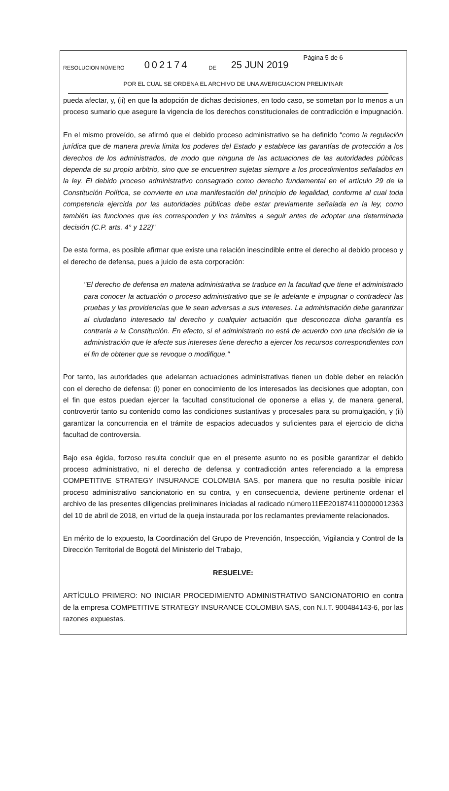RESOLUCION NÚMERO 002174 DE 25 JUN 2019 Página 5 de 6
POR EL CUAL SE ORDENA EL ARCHIVO DE UNA AVERIGUACION PRELIMINAR
pueda afectar, y, (ii) en que la adopción de dichas decisiones, en todo caso, se sometan por lo menos a un proceso sumario que asegure la vigencia de los derechos constitucionales de contradicción e impugnación.
En el mismo proveído, se afirmó que el debido proceso administrativo se ha definido “como la regulación jurídica que de manera previa limita los poderes del Estado y establece las garantías de protección a los derechos de los administrados, de modo que ninguna de las actuaciones de las autoridades públicas dependa de su propio arbitrio, sino que se encuentren sujetas siempre a los procedimientos señalados en la ley. El debido proceso administrativo consagrado como derecho fundamental en el artículo 29 de la Constitución Política, se convierte en una manifestación del principio de legalidad, conforme al cual toda competencia ejercida por las autoridades públicas debe estar previamente señalada en la ley, como también las funciones que les corresponden y los trámites a seguir antes de adoptar una determinada decisión (C.P. arts. 4° y 122)"
De esta forma, es posible afirmar que existe una relación inescindible entre el derecho al debido proceso y el derecho de defensa, pues a juicio de esta corporación:
"El derecho de defensa en materia administrativa se traduce en la facultad que tiene el administrado para conocer la actuación o proceso administrativo que se le adelante e impugnar o contradecir las pruebas y las providencias que le sean adversas a sus intereses. La administración debe garantizar al ciudadano interesado tal derecho y cualquier actuación que desconozca dicha garantía es contraria a la Constitución. En efecto, si el administrado no está de acuerdo con una decisión de la administración que le afecte sus intereses tiene derecho a ejercer los recursos correspondientes con el fin de obtener que se revoque o modifique."
Por tanto, las autoridades que adelantan actuaciones administrativas tienen un doble deber en relación con el derecho de defensa: (i) poner en conocimiento de los interesados las decisiones que adoptan, con el fin que estos puedan ejercer la facultad constitucional de oponerse a ellas y, de manera general, controvertir tanto su contenido como las condiciones sustantivas y procesales para su promulgación, y (ii) garantizar la concurrencia en el trámite de espacios adecuados y suficientes para el ejercicio de dicha facultad de controversia.
Bajo esa égida, forzoso resulta concluir que en el presente asunto no es posible garantizar el debido proceso administrativo, ni el derecho de defensa y contradicción antes referenciado a la empresa COMPETITIVE STRATEGY INSURANCE COLOMBIA SAS, por manera que no resulta posible iniciar proceso administrativo sancionatorio en su contra, y en consecuencia, deviene pertinente ordenar el archivo de las presentes diligencias preliminares iniciadas al radicado número11EE2018741100000012363 del 10 de abril de 2018, en virtud de la queja instaurada por los reclamantes previamente relacionados.
En mérito de lo expuesto, la Coordinación del Grupo de Prevención, Inspección, Vigilancia y Control de la Dirección Territorial de Bogotá del Ministerio del Trabajo,
RESUELVE:
ARTÍCULO PRIMERO: NO INICIAR PROCEDIMIENTO ADMINISTRATIVO SANCIONATORIO en contra de la empresa COMPETITIVE STRATEGY INSURANCE COLOMBIA SAS, con N.I.T. 900484143-6, por las razones expuestas.